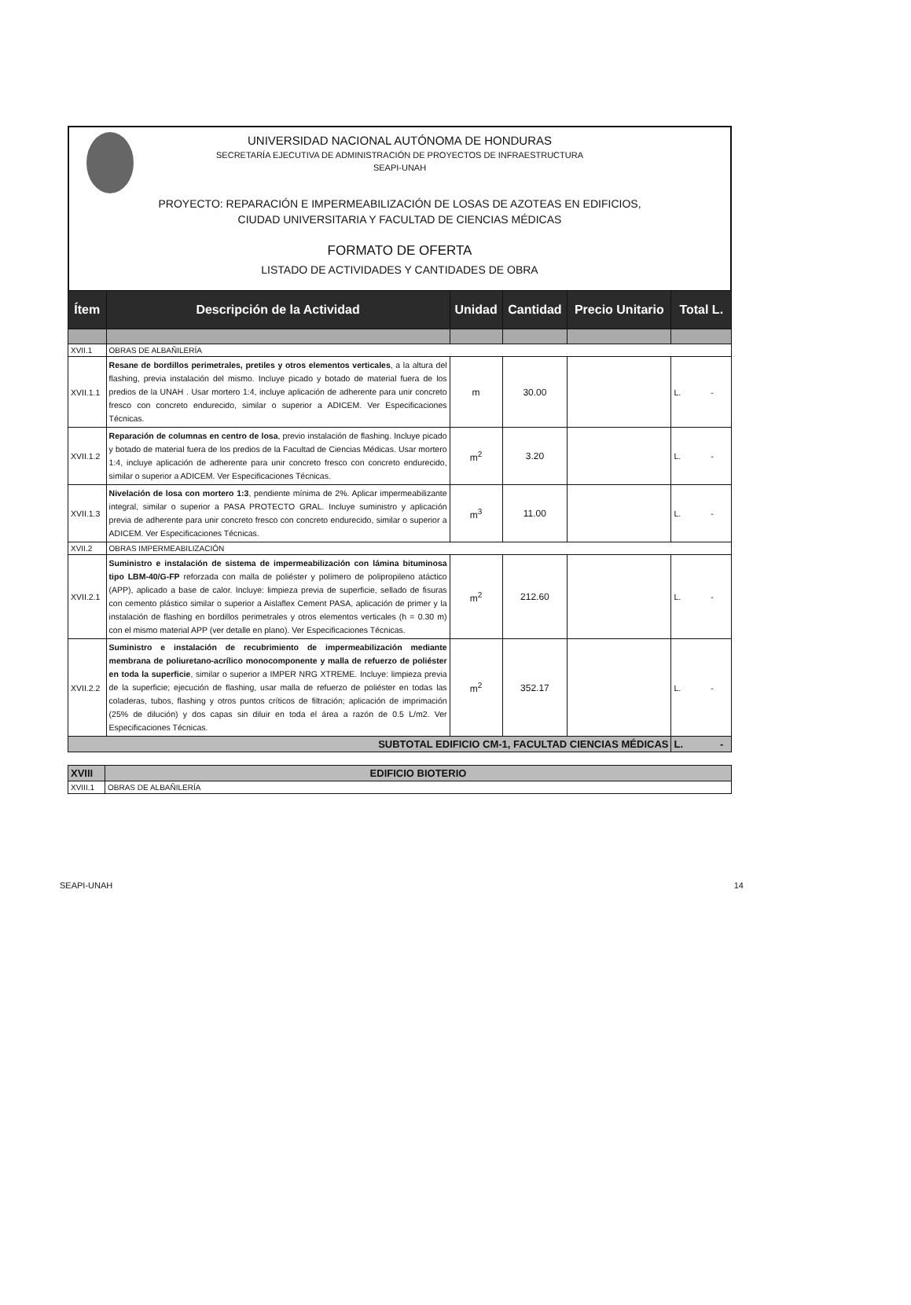UNIVERSIDAD NACIONAL AUTÓNOMA DE HONDURAS
SECRETARÍA EJECUTIVA DE ADMINISTRACIÓN DE PROYECTOS DE INFRAESTRUCTURA
SEAPI-UNAH
PROYECTO: REPARACIÓN E IMPERMEABILIZACIÓN DE LOSAS DE AZOTEAS EN EDIFICIOS,
CIUDAD UNIVERSITARIA Y FACULTAD DE CIENCIAS MÉDICAS
FORMATO DE OFERTA
LISTADO DE ACTIVIDADES Y CANTIDADES DE OBRA
| Ítem | Descripción de la Actividad | Unidad | Cantidad | Precio Unitario | Total L. |
| --- | --- | --- | --- | --- | --- |
| XVII.1 | OBRAS DE ALBAÑILERÍA | | | | |
| XVII.1.1 | Resane de bordillos perimetrales, pretiles y otros elementos verticales , a la altura del flashing, previa instalación del mismo. Incluye picado y botado de material fuera de los predios de la UNAH . Usar mortero 1:4, incluye aplicación de adherente para unir concreto fresco con concreto endurecido, similar o superior a ADICEM. Ver Especificaciones Técnicas. | m | 30.00 | | L. - |
| XVII.1.2 | Reparación de columnas en centro de losa , previo instalación de flashing. Incluye picado y botado de material fuera de los predios de la Facultad de Ciencias Médicas. Usar mortero 1:4, incluye aplicación de adherente para unir concreto fresco con concreto endurecido, similar o superior a ADICEM. Ver Especificaciones Técnicas. | m<sup>2</sup> | 3.20 | | L. - |
| XVII.1.3 | Nivelación de losa con mortero 1:3 , pendiente mínima de 2%. Aplicar impermeabilizante integral, similar o superior a PASA PROTECTO GRAL. Incluye suministro y aplicación previa de adherente para unir concreto fresco con concreto endurecido, similar o superior a ADICEM. Ver Especificaciones Técnicas. | m<sup>3</sup> | 11.00 | | L. - |
| XVII.2 | OBRAS IMPERMEABILIZACIÓN | | | | |
| XVII.2.1 | Suministro e instalación de sistema de impermeabilización con lámina bituminosa tipo LBM-40/G-FP reforzada con malla de poliéster y polímero de polipropileno atáctico (APP), aplicado a base de calor. Incluye: limpieza previa de superficie, sellado de fisuras con cemento plástico similar o superior a Aislaflex Cement PASA, aplicación de primer y la instalación de flashing en bordillos perimetrales y otros elementos verticales (h = 0.30 m) con el mismo material APP (ver detalle en plano). Ver Especificaciones Técnicas. | m<sup>2</sup> | 212.60 | | L. - |
| XVII.2.2 | Suministro e instalación de recubrimiento de impermeabilización mediante membrana de poliuretano-acrílico monocomponente y malla de refuerzo de poliéster en toda la superficie , similar o superior a IMPER NRG XTREME. Incluye: limpieza previa de la superficie; ejecución de flashing, usar malla de refuerzo de poliéster en todas las coladeras, tubos, flashing y otros puntos críticos de filtración; aplicación de imprimación (25% de dilución) y dos capas sin diluir en toda el área a razón de 0.5 L/m2. Ver Especificaciones Técnicas. | m<sup>2</sup> | 352.17 | | L. - |
| SUBTOTAL EDIFICIO CM-1, FACULTAD CIENCIAS MÉDICAS | | | | | L. - |
| XVIII | EDIFICIO BIOTERIO |
| XVIII.1 | OBRAS DE ALBAÑILERÍA |
SEAPI-UNAH 14